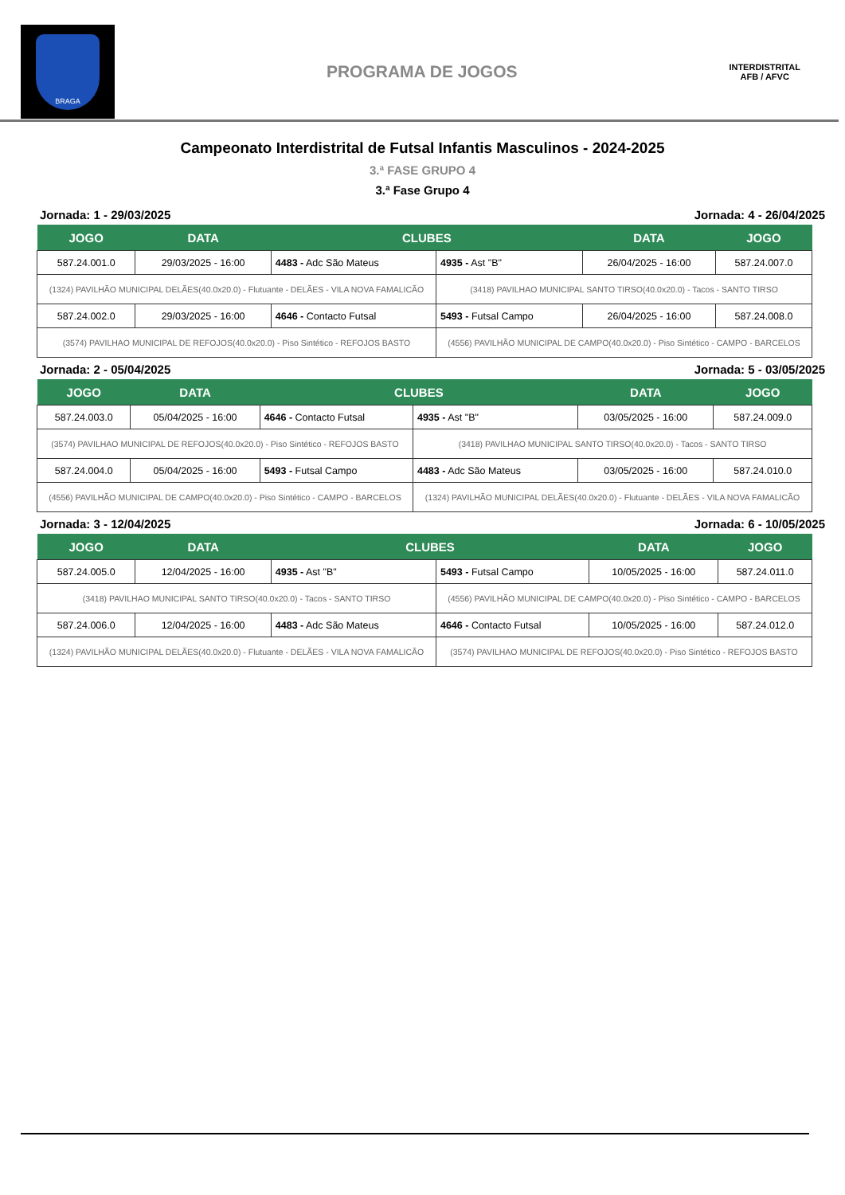BRAGA
PROGRAMA DE JOGOS
INTERDISTRITAL
AFB / AFVC
Campeonato Interdistrital de Futsal Infantis Masculinos - 2024-2025
3.ª FASE GRUPO 4
3.ª Fase Grupo 4
Jornada: 1 - 29/03/2025 Jornada: 4 - 26/04/2025
| JOGO | DATA | CLUBES | | DATA | JOGO |
| --- | --- | --- | --- | --- | --- |
| 587.24.001.0 | 29/03/2025 - 16:00 | 4483 - Adc São Mateus | 4935 - Ast "B" | 26/04/2025 - 16:00 | 587.24.007.0 |
| (1324) PAVILHÃO MUNICIPAL DELÃES(40.0x20.0) - Flutuante - DELÃES - VILA NOVA FAMALICÃO | | | (3418) PAVILHAO MUNICIPAL SANTO TIRSO(40.0x20.0) - Tacos - SANTO TIRSO | | |
| 587.24.002.0 | 29/03/2025 - 16:00 | 4646 - Contacto Futsal | 5493 - Futsal Campo | 26/04/2025 - 16:00 | 587.24.008.0 |
| (3574) PAVILHAO MUNICIPAL DE REFOJOS(40.0x20.0) - Piso Sintético - REFOJOS BASTO | | | (4556) PAVILHÃO MUNICIPAL DE CAMPO(40.0x20.0) - Piso Sintético - CAMPO - BARCELOS | | |
Jornada: 2 - 05/04/2025 Jornada: 5 - 03/05/2025
| JOGO | DATA | CLUBES | | DATA | JOGO |
| --- | --- | --- | --- | --- | --- |
| 587.24.003.0 | 05/04/2025 - 16:00 | 4646 - Contacto Futsal | 4935 - Ast "B" | 03/05/2025 - 16:00 | 587.24.009.0 |
| (3574) PAVILHAO MUNICIPAL DE REFOJOS(40.0x20.0) - Piso Sintético - REFOJOS BASTO | | | (3418) PAVILHAO MUNICIPAL SANTO TIRSO(40.0x20.0) - Tacos - SANTO TIRSO | | |
| 587.24.004.0 | 05/04/2025 - 16:00 | 5493 - Futsal Campo | 4483 - Adc São Mateus | 03/05/2025 - 16:00 | 587.24.010.0 |
| (4556) PAVILHÃO MUNICIPAL DE CAMPO(40.0x20.0) - Piso Sintético - CAMPO - BARCELOS | | | (1324) PAVILHÃO MUNICIPAL DELÃES(40.0x20.0) - Flutuante - DELÃES - VILA NOVA FAMALICÃO | | |
Jornada: 3 - 12/04/2025 Jornada: 6 - 10/05/2025
| JOGO | DATA | CLUBES | | DATA | JOGO |
| --- | --- | --- | --- | --- | --- |
| 587.24.005.0 | 12/04/2025 - 16:00 | 4935 - Ast "B" | 5493 - Futsal Campo | 10/05/2025 - 16:00 | 587.24.011.0 |
| (3418) PAVILHAO MUNICIPAL SANTO TIRSO(40.0x20.0) - Tacos - SANTO TIRSO | | | (4556) PAVILHÃO MUNICIPAL DE CAMPO(40.0x20.0) - Piso Sintético - CAMPO - BARCELOS | | |
| 587.24.006.0 | 12/04/2025 - 16:00 | 4483 - Adc São Mateus | 4646 - Contacto Futsal | 10/05/2025 - 16:00 | 587.24.012.0 |
| (1324) PAVILHÃO MUNICIPAL DELÃES(40.0x20.0) - Flutuante - DELÃES - VILA NOVA FAMALICÃO | | | (3574) PAVILHAO MUNICIPAL DE REFOJOS(40.0x20.0) - Piso Sintético - REFOJOS BASTO | | |